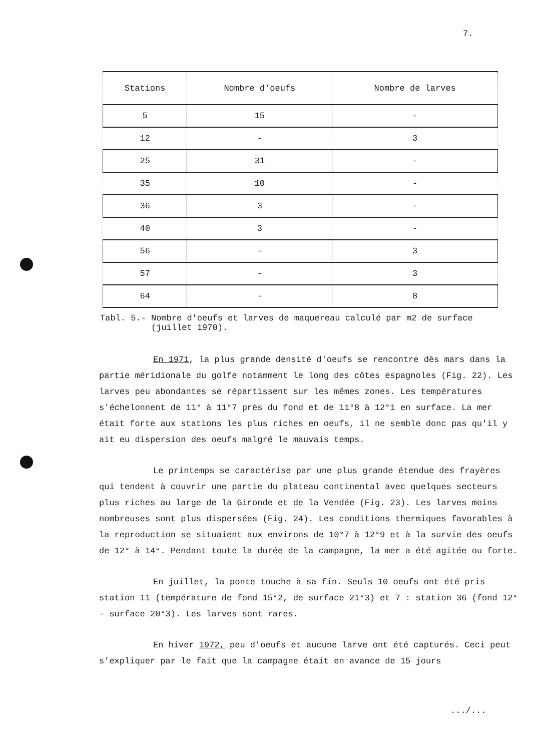7.
| Stations | Nombre d'oeufs | Nombre de larves |
| --- | --- | --- |
| 5 | 15 | - |
| 12 | - | 3 |
| 25 | 31 | - |
| 35 | 10 | - |
| 36 | 3 | - |
| 40 | 3 | - |
| 56 | - | 3 |
| 57 | - | 3 |
| 64 | - | 8 |
Tabl. 5.- Nombre d'oeufs et larves de maquereau calculé par m2 de surface
(juillet 1970).
En 1971, la plus grande densité d'oeufs se rencontre dès mars dans la partie méridionale du golfe notamment le long des côtes espagnoles (Fig. 22). Les larves peu abondantes se répartissent sur les mêmes zones. Les températures s'échelonnent de 11° à 11°7 près du fond et de 11°8 à 12°1 en surface. La mer était forte aux stations les plus riches en oeufs, il ne semble donc pas qu'il y ait eu dispersion des oeufs malgré le mauvais temps.
Le printemps se caractérise par une plus grande étendue des frayères qui tendent à couvrir une partie du plateau continental avec quelques secteurs plus riches au large de la Gironde et de la Vendée (Fig. 23). Les larves moins nombreuses sont plus dispersées (Fig. 24). Les conditions thermiques favorables à la reproduction se situaient aux environs de 10°7 à 12°9 et à la survie des oeufs de 12° à 14°. Pendant toute la durée de la campagne, la mer a été agitée ou forte.
En juillet, la ponte touche à sa fin. Seuls 10 oeufs ont été pris station 11 (température de fond 15°2, de surface 21°3) et 7 : station 36 (fond 12° - surface 20°3). Les larves sont rares.
En hiver 1972, peu d'oeufs et aucune larve ont été capturés. Ceci peut s'expliquer par le fait que la campagne était en avance de 15 jours
.../...